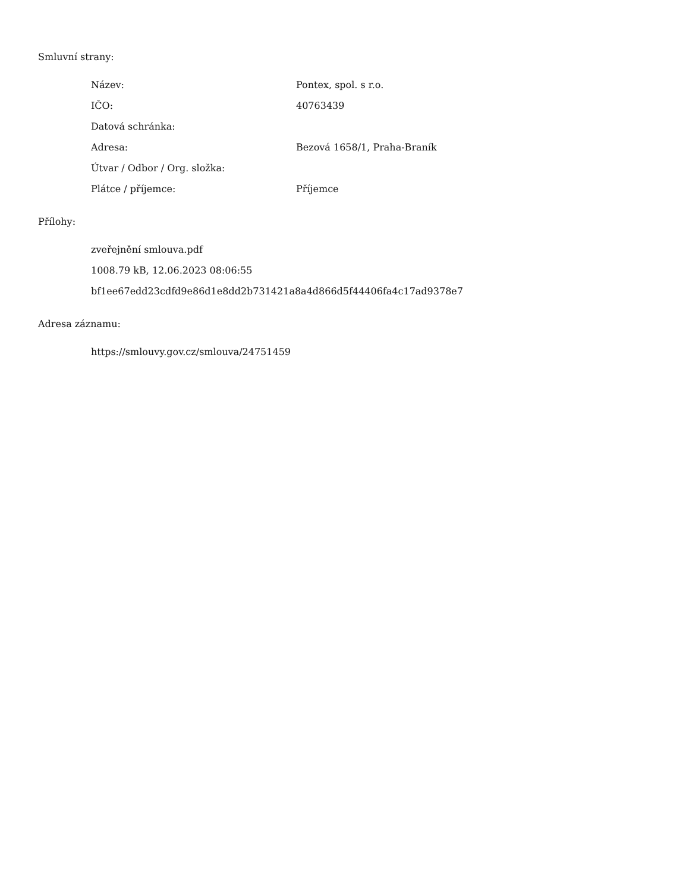Smluvní strany:
Název: Pontex, spol. s r.o.
IČO: 40763439
Datová schránka:
Adresa: Bezová 1658/1, Praha-Braník
Útvar / Odbor / Org. složka:
Plátce / příjemce: Příjemce
Přílohy:
zveřejnění smlouva.pdf
1008.79 kB, 12.06.2023 08:06:55
bf1ee67edd23cdfd9e86d1e8dd2b731421a8a4d866d5f44406fa4c17ad9378e7
Adresa záznamu:
https://smlouvy.gov.cz/smlouva/24751459